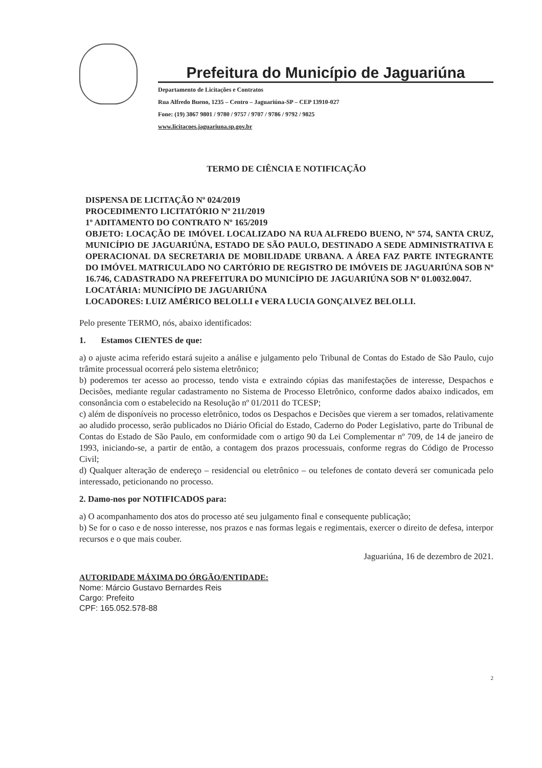Prefeitura do Município de Jaguariúna
Departamento de Licitações e Contratos
Rua Alfredo Bueno, 1235 – Centro – Jaguariúna-SP – CEP 13910-027
Fone: (19) 3867 9801 / 9780 / 9757 / 9707 / 9786 / 9792 / 9825
www.licitacoes.jaguariuna.sp.gov.br
TERMO DE CIÊNCIA E NOTIFICAÇÃO
DISPENSA DE LICITAÇÃO Nº 024/2019
PROCEDIMENTO LICITATÓRIO Nº 211/2019
1º ADITAMENTO DO CONTRATO Nº 165/2019
OBJETO: LOCAÇÃO DE IMÓVEL LOCALIZADO NA RUA ALFREDO BUENO, Nº 574, SANTA CRUZ, MUNICÍPIO DE JAGUARIÚNA, ESTADO DE SÃO PAULO, DESTINADO A SEDE ADMINISTRATIVA E OPERACIONAL DA SECRETARIA DE MOBILIDADE URBANA. A ÁREA FAZ PARTE INTEGRANTE DO IMÓVEL MATRICULADO NO CARTÓRIO DE REGISTRO DE IMÓVEIS DE JAGUARIÚNA SOB Nº 16.746, CADASTRADO NA PREFEITURA DO MUNICÍPIO DE JAGUARIÚNA SOB Nº 01.0032.0047.
LOCATÁRIA: MUNICÍPIO DE JAGUARIÚNA
LOCADORES: LUIZ AMÉRICO BELOLLI e VERA LUCIA GONÇALVEZ BELOLLI.
Pelo presente TERMO, nós, abaixo identificados:
1. Estamos CIENTES de que:
a) o ajuste acima referido estará sujeito a análise e julgamento pelo Tribunal de Contas do Estado de São Paulo, cujo trâmite processual ocorrerá pelo sistema eletrônico;
b) poderemos ter acesso ao processo, tendo vista e extraindo cópias das manifestações de interesse, Despachos e Decisões, mediante regular cadastramento no Sistema de Processo Eletrônico, conforme dados abaixo indicados, em consonância com o estabelecido na Resolução nº 01/2011 do TCESP;
c) além de disponíveis no processo eletrônico, todos os Despachos e Decisões que vierem a ser tomados, relativamente ao aludido processo, serão publicados no Diário Oficial do Estado, Caderno do Poder Legislativo, parte do Tribunal de Contas do Estado de São Paulo, em conformidade com o artigo 90 da Lei Complementar nº 709, de 14 de janeiro de 1993, iniciando-se, a partir de então, a contagem dos prazos processuais, conforme regras do Código de Processo Civil;
d) Qualquer alteração de endereço – residencial ou eletrônico – ou telefones de contato deverá ser comunicada pelo interessado, peticionando no processo.
2. Damo-nos por NOTIFICADOS para:
a) O acompanhamento dos atos do processo até seu julgamento final e consequente publicação;
b) Se for o caso e de nosso interesse, nos prazos e nas formas legais e regimentais, exercer o direito de defesa, interpor recursos e o que mais couber.
Jaguariúna, 16 de dezembro de 2021.
AUTORIDADE MÁXIMA DO ÓRGÃO/ENTIDADE:
Nome: Márcio Gustavo Bernardes Reis
Cargo: Prefeito
CPF: 165.052.578-88
2